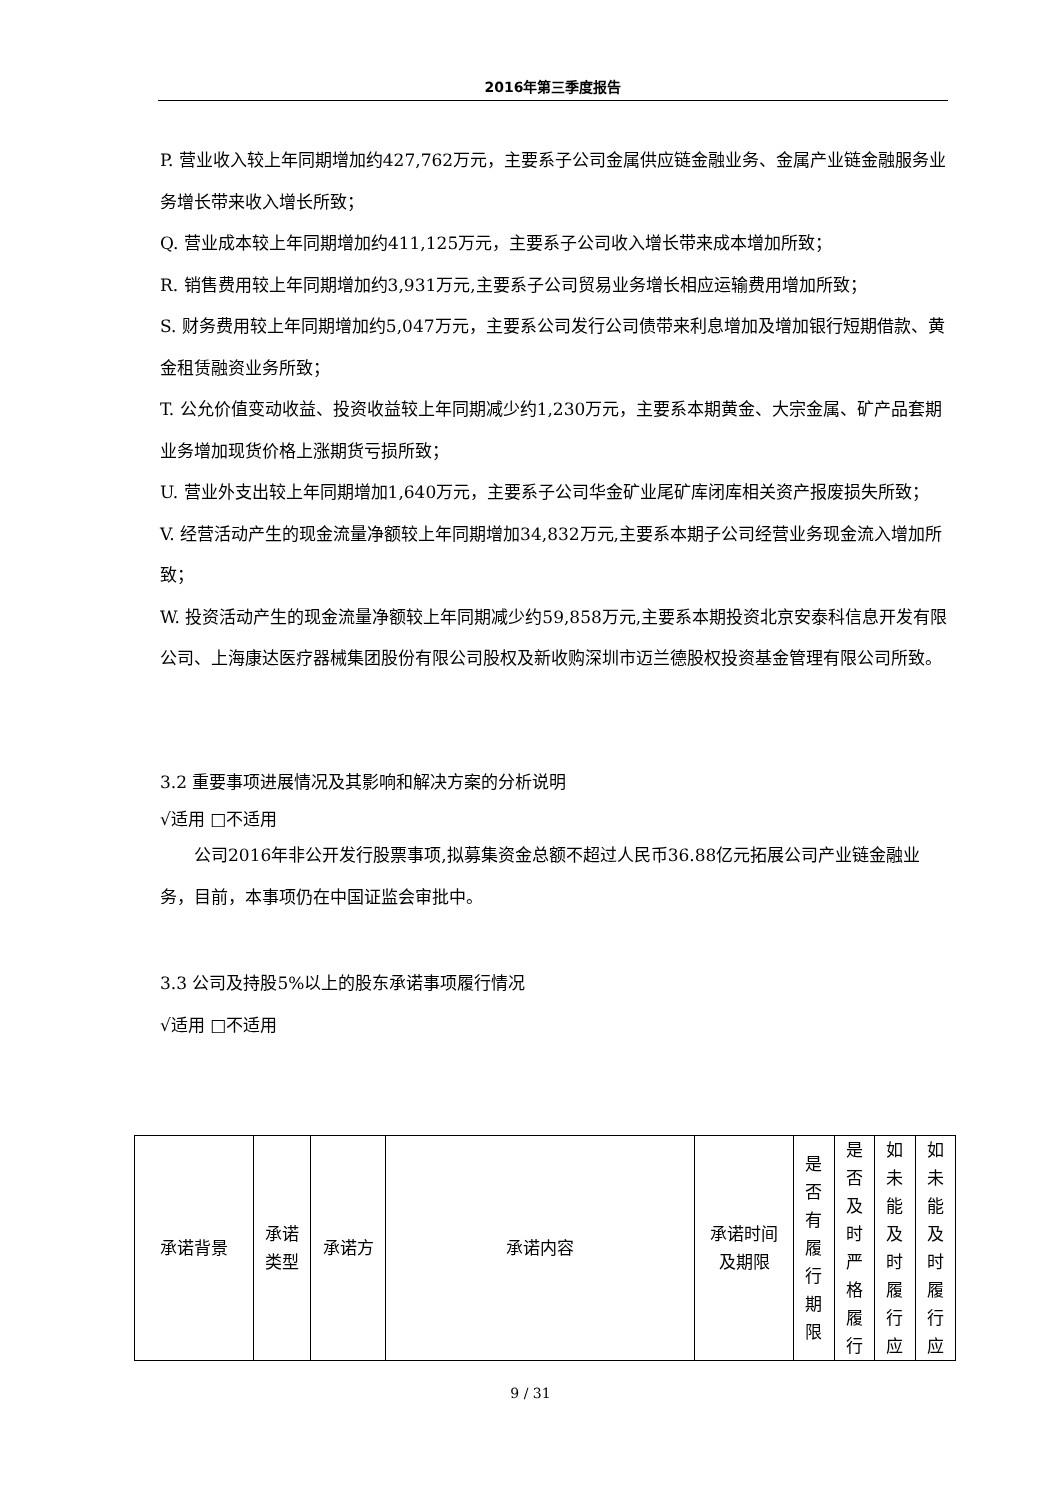2016年第三季度报告
P. 营业收入较上年同期增加约427,762万元，主要系子公司金属供应链金融业务、金属产业链金融服务业务增长带来收入增长所致；
Q. 营业成本较上年同期增加约411,125万元，主要系子公司收入增长带来成本增加所致；
R. 销售费用较上年同期增加约3,931万元,主要系子公司贸易业务增长相应运输费用增加所致；
S. 财务费用较上年同期增加约5,047万元，主要系公司发行公司债带来利息增加及增加银行短期借款、黄金租赁融资业务所致；
T. 公允价值变动收益、投资收益较上年同期减少约1,230万元，主要系本期黄金、大宗金属、矿产品套期业务增加现货价格上涨期货亏损所致；
U. 营业外支出较上年同期增加1,640万元，主要系子公司华金矿业尾矿库闭库相关资产报废损失所致；
V. 经营活动产生的现金流量净额较上年同期增加34,832万元,主要系本期子公司经营业务现金流入增加所致；
W. 投资活动产生的现金流量净额较上年同期减少约59,858万元,主要系本期投资北京安泰科信息开发有限公司、上海康达医疗器械集团股份有限公司股权及新收购深圳市迈兰德股权投资基金管理有限公司所致。
3.2 重要事项进展情况及其影响和解决方案的分析说明
√适用 □不适用
公司2016年非公开发行股票事项,拟募集资金总额不超过人民币36.88亿元拓展公司产业链金融业务，目前，本事项仍在中国证监会审批中。
3.3 公司及持股5%以上的股东承诺事项履行情况
√适用 □不适用
| 承诺背景 | 承诺 类型 | 承诺方 | 承诺内容 | 承诺时间 及期限 | 是 否 有 履 行 期 限 | 是 否 及 时 严 格 履 行 | 如 未 能 及 时 履 行 应 | 如 未 能 及 时 履 行 应 |
9 / 31